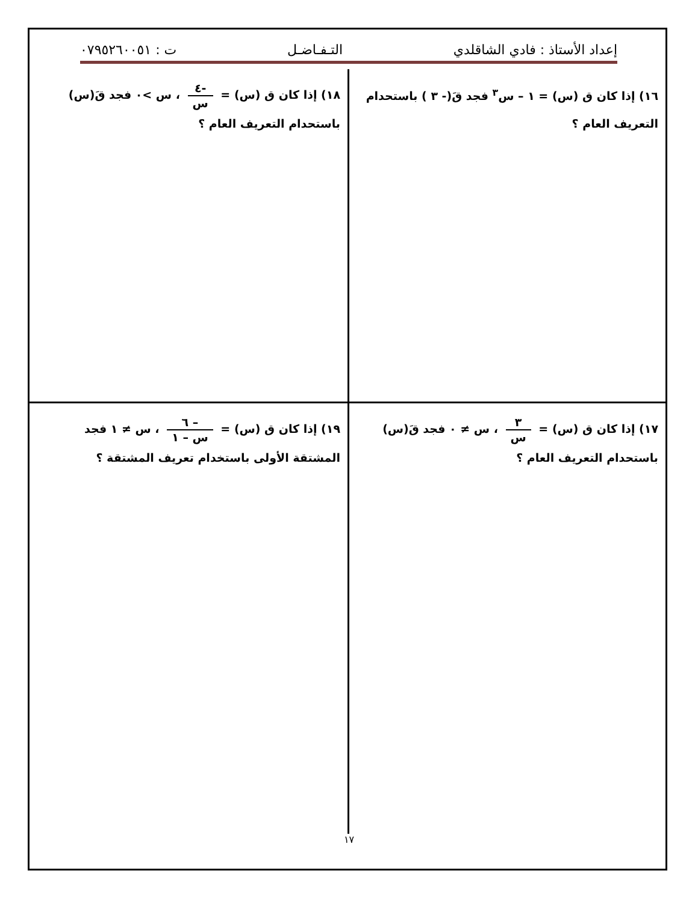إعداد الأستاذ : فادي الشاقلدي التـفـاضـل ت : ٠٧٩٥٢٦٠٠٥١
١٦) إذا كان ق (س) = ١ – س<sup>٣</sup> فجد قَ(- ٣ ) باستحدام التعريف العام ؟
١٨) إذا كان ق (س) = -٤ س ، س >٠ فجد قَ(س) باستحدام التعريف العام ؟
١٧) إذا كان ق (س) = ٣ س ، س ≠ ٠ فجد قَ(س) باستحدام التعريف العام ؟
١٩) إذا كان ق (س) = – ٦ س – ١ ، س ≠ ١ فجد المشتقة الأولى باستخدام تعريف المشتقة ؟
١٧